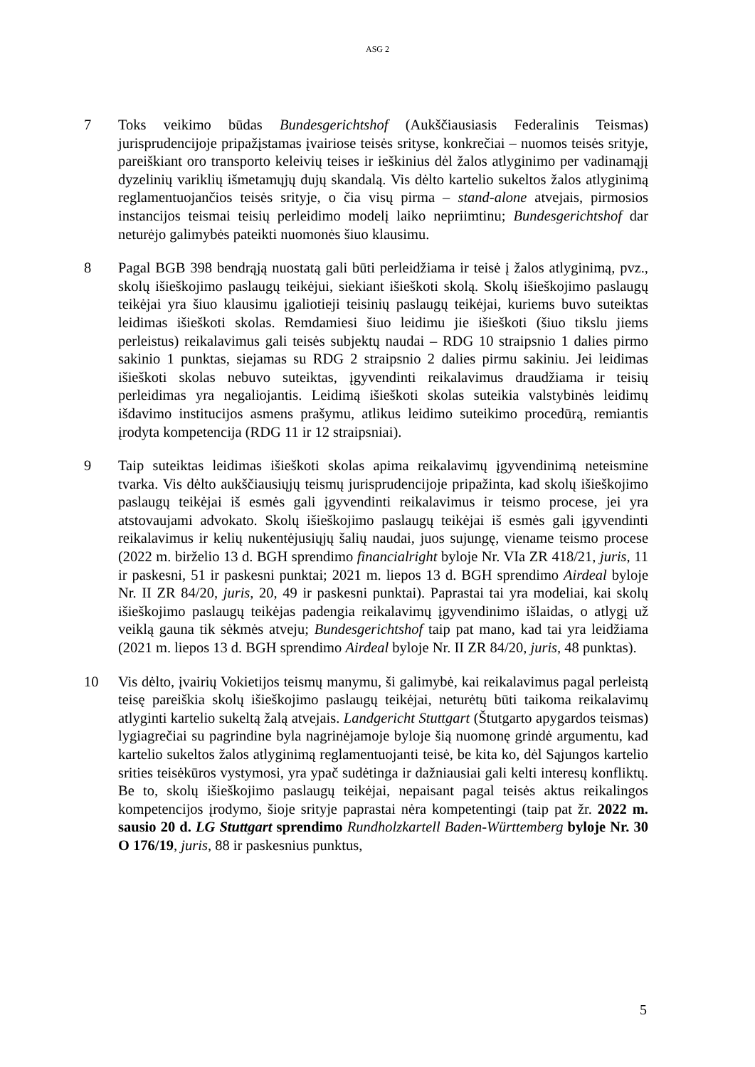ASG 2
7 Toks veikimo būdas Bundesgerichtshof (Aukščiausiasis Federalinis Teismas) jurisprudencijoje pripažįstamas įvairiose teisės srityse, konkrečiai – nuomos teisės srityje, pareiškiant oro transporto keleivių teises ir ieškinius dėl žalos atlyginimo per vadinamąjį dyzelinių variklių išmetamųjų dujų skandalą. Vis dėlto kartelio sukeltos žalos atlyginimą reglamentuojančios teisės srityje, o čia visų pirma – stand-alone atvejais, pirmosios instancijos teismai teisių perleidimo modelį laiko nepriimtinu; Bundesgerichtshof dar neturėjo galimybės pateikti nuomonės šiuo klausimu.
8 Pagal BGB 398 bendrąją nuostatą gali būti perleidžiama ir teisė į žalos atlyginimą, pvz., skolų išieškojimo paslaugų teikėjui, siekiant išieškoti skolą. Skolų išieškojimo paslaugų teikėjai yra šiuo klausimu įgaliotieji teisinių paslaugų teikėjai, kuriems buvo suteiktas leidimas išieškoti skolas. Remdamiesi šiuo leidimu jie išieškoti (šiuo tikslu jiems perleistus) reikalavimus gali teisės subjektų naudai – RDG 10 straipsnio 1 dalies pirmo sakinio 1 punktas, siejamas su RDG 2 straipsnio 2 dalies pirmu sakiniu. Jei leidimas išieškoti skolas nebuvo suteiktas, įgyvendinti reikalavimus draudžiama ir teisių perleidimas yra negaliojantis. Leidimą išieškoti skolas suteikia valstybinės leidimų išdavimo institucijos asmens prašymu, atlikus leidimo suteikimo procedūrą, remiantis įrodyta kompetencija (RDG 11 ir 12 straipsniai).
9 Taip suteiktas leidimas išieškoti skolas apima reikalavimų įgyvendinimą neteismine tvarka. Vis dėlto aukščiausiųjų teismų jurisprudencijoje pripažinta, kad skolų išieškojimo paslaugų teikėjai iš esmės gali įgyvendinti reikalavimus ir teismo procese, jei yra atstovaujami advokato. Skolų išieškojimo paslaugų teikėjai iš esmės gali įgyvendinti reikalavimus ir kelių nukentėjusiųjų šalių naudai, juos sujungę, viename teismo procese (2022 m. birželio 13 d. BGH sprendimo financialright byloje Nr. VIa ZR 418/21, juris, 11 ir paskesni, 51 ir paskesni punktai; 2021 m. liepos 13 d. BGH sprendimo Airdeal byloje Nr. II ZR 84/20, juris, 20, 49 ir paskesni punktai). Paprastai tai yra modeliai, kai skolų išieškojimo paslaugų teikėjas padengia reikalavimų įgyvendinimo išlaidas, o atlygį už veiklą gauna tik sėkmės atveju; Bundesgerichtshof taip pat mano, kad tai yra leidžiama (2021 m. liepos 13 d. BGH sprendimo Airdeal byloje Nr. II ZR 84/20, juris, 48 punktas).
10 Vis dėlto, įvairių Vokietijos teismų manymu, ši galimybė, kai reikalavimus pagal perleistą teisę pareiškia skolų išieškojimo paslaugų teikėjai, neturėtų būti taikoma reikalavimų atlyginti kartelio sukeltą žalą atvejais. Landgericht Stuttgart (Štutgarto apygardos teismas) lygiagrečiai su pagrindine byla nagrinėjamoje byloje šią nuomonę grindė argumentu, kad kartelio sukeltos žalos atlyginimą reglamentuojanti teisė, be kita ko, dėl Sąjungos kartelio srities teisėkūros vystymosi, yra ypač sudėtinga ir dažniausiai gali kelti interesų konfliktų. Be to, skolų išieškojimo paslaugų teikėjai, nepaisant pagal teisės aktus reikalingos kompetencijos įrodymo, šioje srityje paprastai nėra kompetentingi (taip pat žr. 2022 m. sausio 20 d. LG Stuttgart sprendimo Rundholzkartell Baden-Württemberg byloje Nr. 30 O 176/19, juris, 88 ir paskesnius punktus,
5